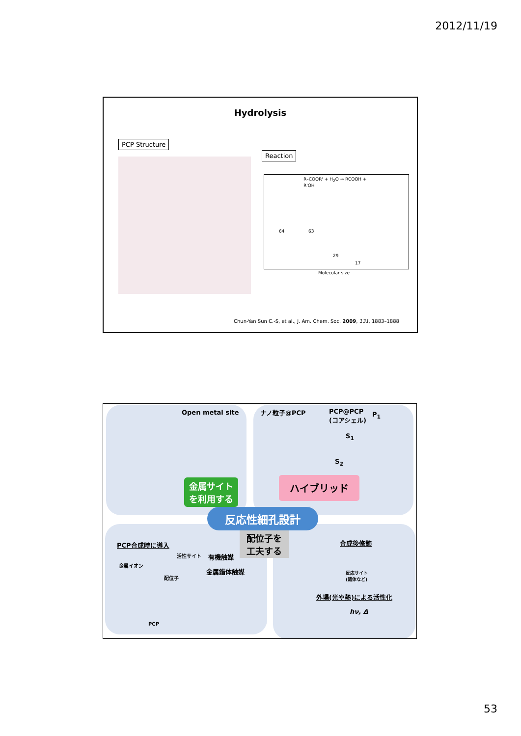2012/11/19
Hydrolysis
PCP Structure
Reaction
R–COOR' + H<sub>2</sub>O → RCOOH + R'OH
64 63
29
17
Molecular size
Chun-Yan Sun C.-S, et al., J. Am. Chem. Soc. 2009, 131, 1883–1888
Open metal site ナノ粒子@PCP
PCP@PCP
(コアシェル)
P<sub>1</sub>
S<sub>1</sub>
S<sub>2</sub>
金属サイト
を利用する
ハイブリッド
反応性細孔設計
配位子を
工夫する
PCP合成時に導入
活性サイト 有機触媒
金属イオン
金属錯体触媒
配位子
PCP
合成後修飾
反応サイト
(錯体など)
外場(光や熱)による活性化
hν, Δ
53